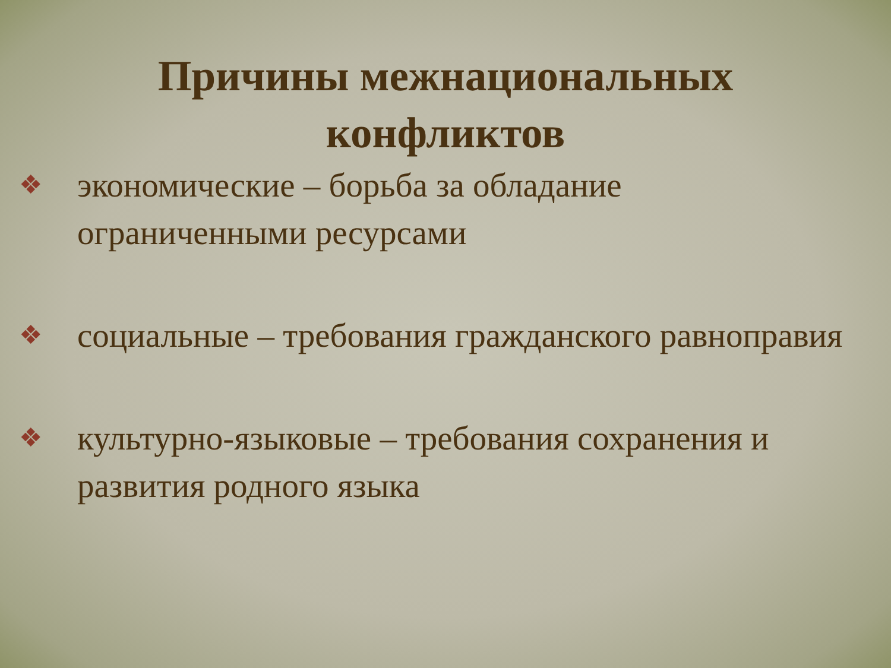Причины межнациональных
конфликтов
❖ экономические – борьба за обладание ограниченными ресурсами
❖ социальные – требования гражданского равноправия
❖ культурно-языковые – требования сохранения и развития родного языка